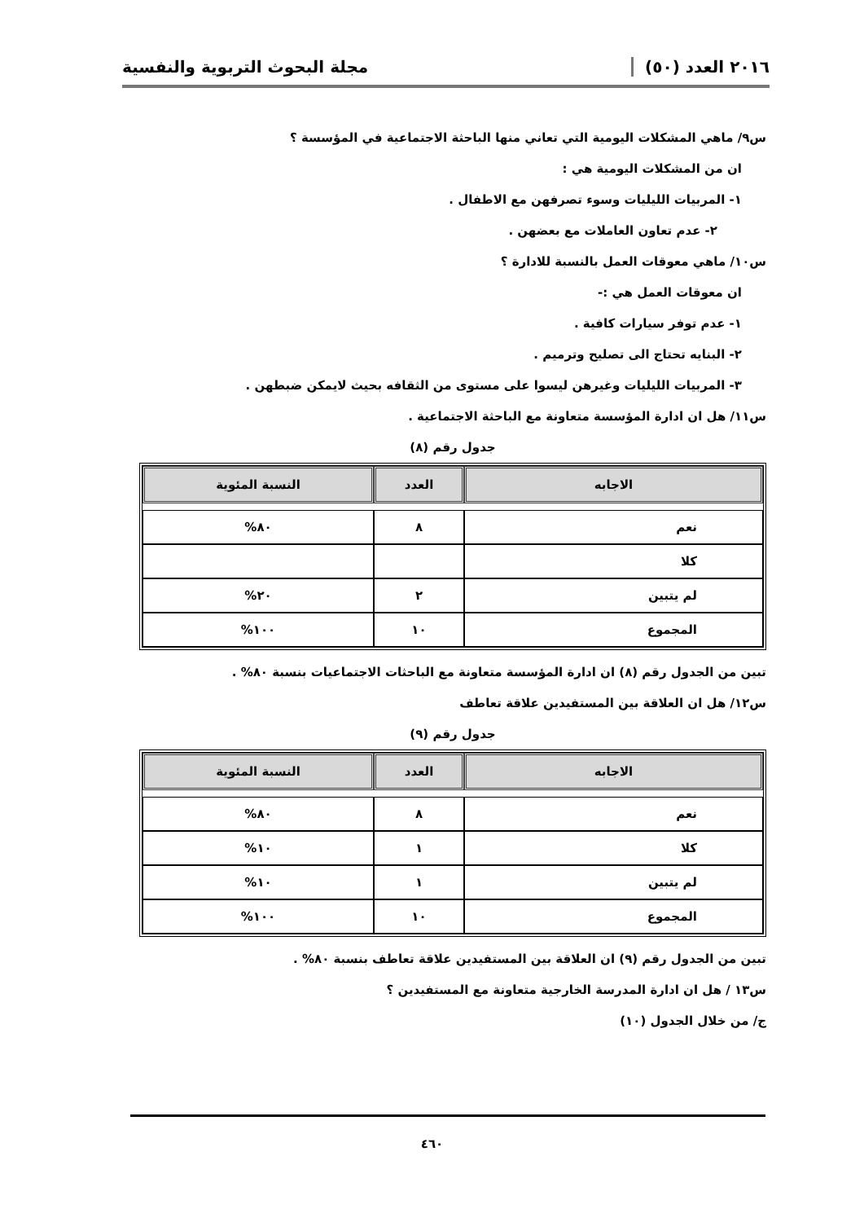٢٠١٦ العدد (٥٠)
مجلة البحوث التربوية والنفسية
س٩/ ماهي المشكلات اليومية التي تعاني منها الباحثة الاجتماعية في المؤسسة ؟
ان من المشكلات اليومية هي :
١- المربيات الليليات وسوء تصرفهن مع الاطفال .
٢- عدم تعاون العاملات مع بعضهن .
س١٠/ ماهي معوقات العمل بالنسبة للادارة ؟
ان معوقات العمل هي :-
١- عدم توفر سيارات كافية .
٢- البنايه تحتاج الى تصليح وترميم .
٣- المربيات الليليات وغيرهن ليسوا على مستوى من الثقافه بحيث لايمكن ضبطهن .
س١١/ هل ان ادارة المؤسسة متعاونة مع الباحثة الاجتماعية .
جدول رقم (٨)
| الاجابه | العدد | النسبة المئوية |
| --- | --- | --- |
| نعم | ٨ | ٨٠% |
| كلا | | |
| لم يتبين | ٢ | ٢٠% |
| المجموع | ١٠ | ١٠٠% |
تبين من الجدول رقم (٨) ان ادارة المؤسسة متعاونة مع الباحثات الاجتماعيات بنسبة ٨٠% .
س١٢/ هل ان العلاقة بين المستفيدين علاقة تعاطف
جدول رقم (٩)
| الاجابه | العدد | النسبة المئوية |
| --- | --- | --- |
| نعم | ٨ | ٨٠% |
| كلا | ١ | ١٠% |
| لم يتبين | ١ | ١٠% |
| المجموع | ١٠ | ١٠٠% |
تبين من الجدول رقم (٩) ان العلاقة بين المستفيدين علاقة تعاطف بنسبة ٨٠% .
س١٣ / هل ان ادارة المدرسة الخارجية متعاونة مع المستفيدين ؟
ج/ من خلال الجدول (١٠)
٤٦٠